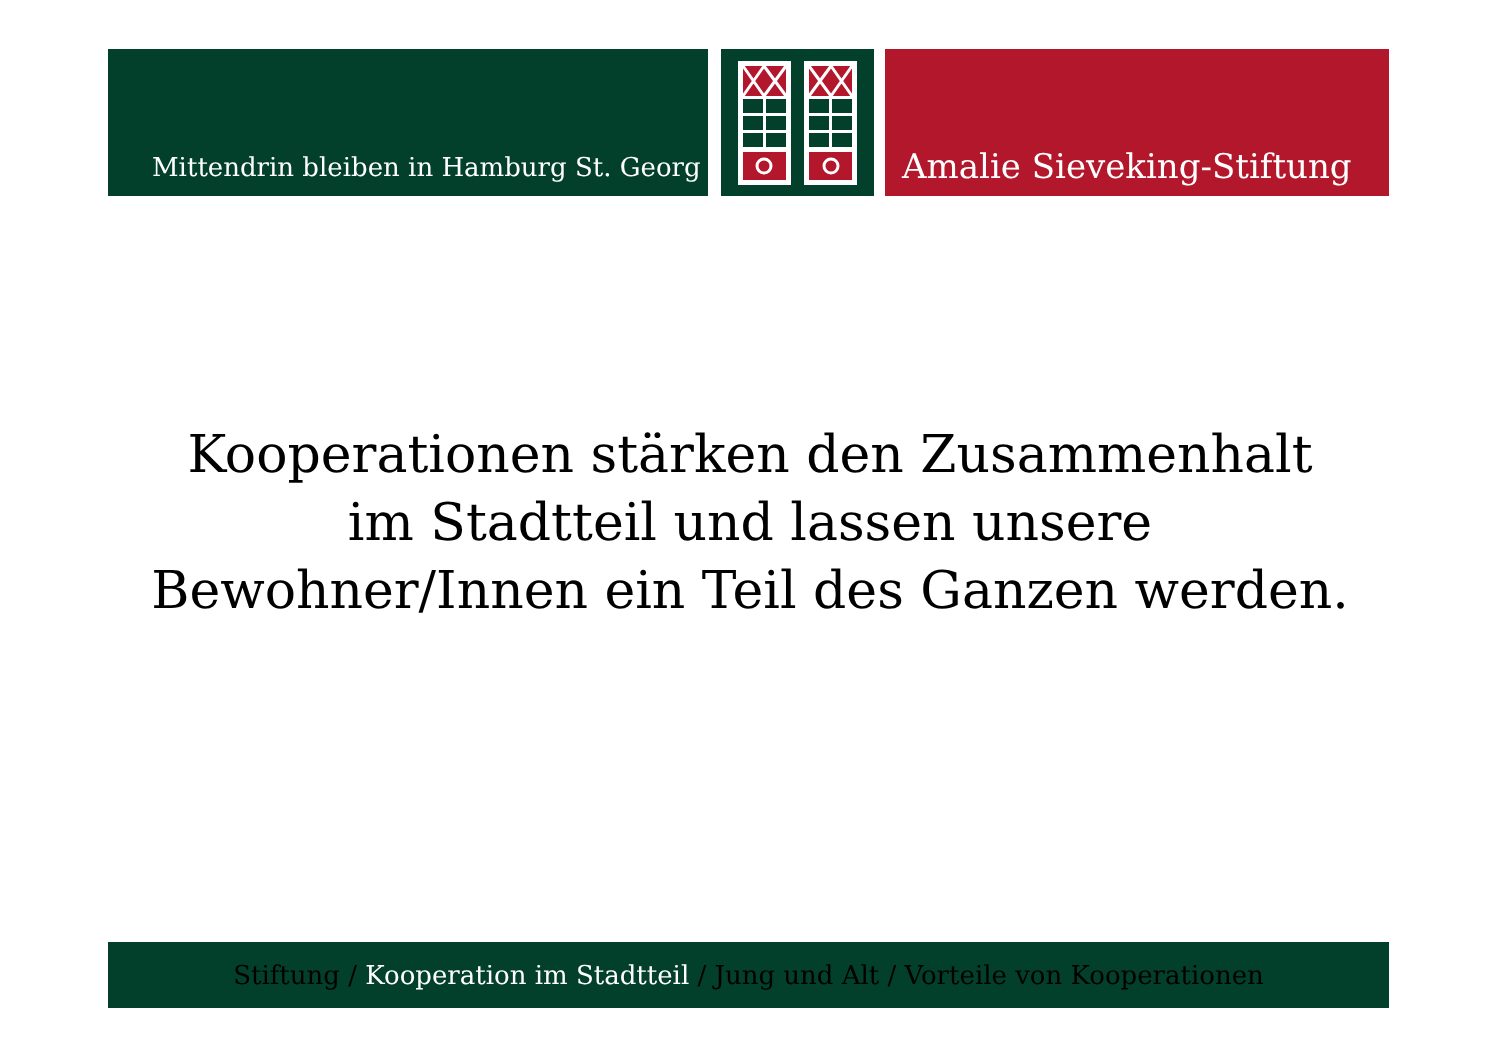Mittendrin bleiben in Hamburg St. Georg
Amalie Sieveking-Stiftung
Kooperationen stärken den Zusammenhalt im Stadtteil und lassen unsere Bewohner/Innen ein Teil des Ganzen werden.
Stiftung / Kooperation im Stadtteil / Jung und Alt / Vorteile von Kooperationen